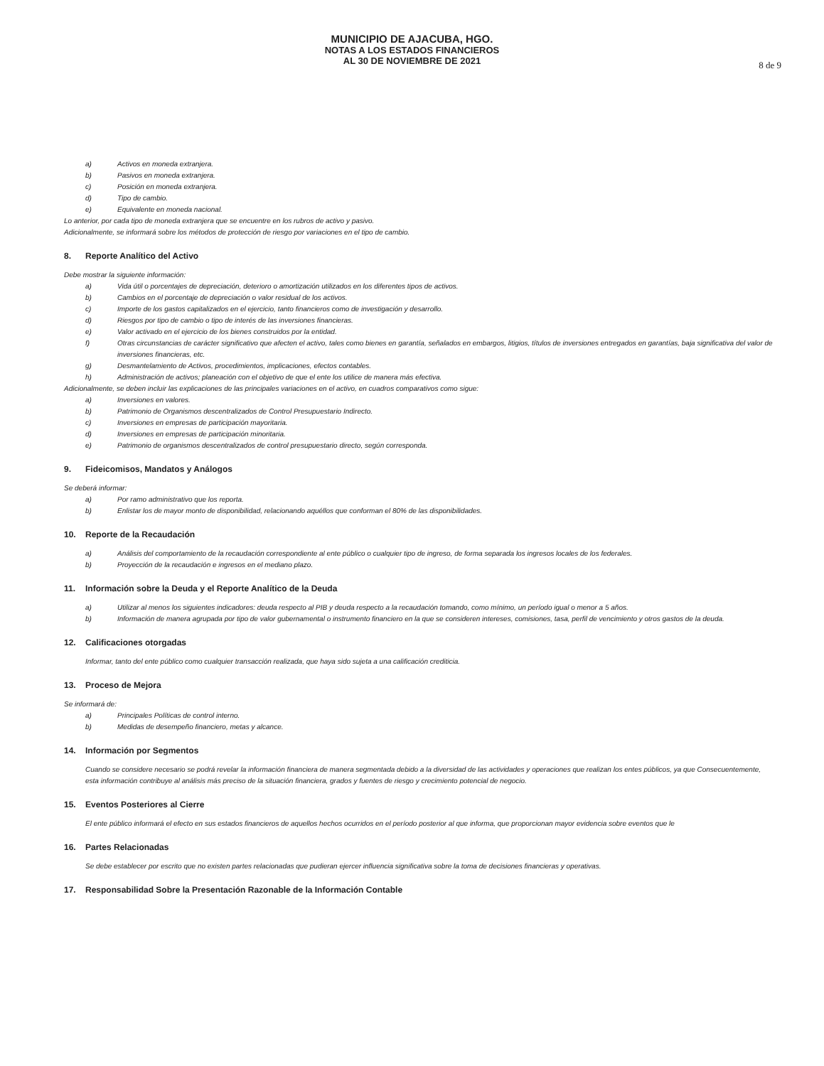MUNICIPIO DE AJACUBA, HGO.
NOTAS A LOS ESTADOS FINANCIEROS
AL 30 DE NOVIEMBRE DE 2021
8 de 9
a) Activos en moneda extranjera.
b) Pasivos en moneda extranjera.
c) Posición en moneda extranjera.
d) Tipo de cambio.
e) Equivalente en moneda nacional.
Lo anterior, por cada tipo de moneda extranjera que se encuentre en los rubros de activo y pasivo.
Adicionalmente, se informará sobre los métodos de protección de riesgo por variaciones en el tipo de cambio.
8. Reporte Analítico del Activo
Debe mostrar la siguiente información:
a) Vida útil o porcentajes de depreciación, deterioro o amortización utilizados en los diferentes tipos de activos.
b) Cambios en el porcentaje de depreciación o valor residual de los activos.
c) Importe de los gastos capitalizados en el ejercicio, tanto financieros como de investigación y desarrollo.
d) Riesgos por tipo de cambio o tipo de interés de las inversiones financieras.
e) Valor activado en el ejercicio de los bienes construidos por la entidad.
f) Otras circunstancias de carácter significativo que afecten el activo, tales como bienes en garantía, señalados en embargos, litigios, títulos de inversiones entregados en garantías, baja significativa del valor de inversiones financieras, etc.
g) Desmantelamiento de Activos, procedimientos, implicaciones, efectos contables.
h) Administración de activos; planeación con el objetivo de que el ente los utilice de manera más efectiva.
Adicionalmente, se deben incluir las explicaciones de las principales variaciones en el activo, en cuadros comparativos como sigue:
a) Inversiones en valores.
b) Patrimonio de Organismos descentralizados de Control Presupuestario Indirecto.
c) Inversiones en empresas de participación mayoritaria.
d) Inversiones en empresas de participación minoritaria.
e) Patrimonio de organismos descentralizados de control presupuestario directo, según corresponda.
9. Fideicomisos, Mandatos y Análogos
Se deberá informar:
a) Por ramo administrativo que los reporta.
b) Enlistar los de mayor monto de disponibilidad, relacionando aquéllos que conforman el 80% de las disponibilidades.
10. Reporte de la Recaudación
a) Análisis del comportamiento de la recaudación correspondiente al ente público o cualquier tipo de ingreso, de forma separada los ingresos locales de los federales.
b) Proyección de la recaudación e ingresos en el mediano plazo.
11. Información sobre la Deuda y el Reporte Analítico de la Deuda
a) Utilizar al menos los siguientes indicadores: deuda respecto al PIB y deuda respecto a la recaudación tomando, como mínimo, un período igual o menor a 5 años.
b) Información de manera agrupada por tipo de valor gubernamental o instrumento financiero en la que se consideren intereses, comisiones, tasa, perfil de vencimiento y otros gastos de la deuda.
12. Calificaciones otorgadas
Informar, tanto del ente público como cualquier transacción realizada, que haya sido sujeta a una calificación crediticia.
13. Proceso de Mejora
Se informará de:
a) Principales Políticas de control interno.
b) Medidas de desempeño financiero, metas y alcance.
14. Información por Segmentos
Cuando se considere necesario se podrá revelar la información financiera de manera segmentada debido a la diversidad de las actividades y operaciones que realizan los entes públicos, ya que Consecuentemente, esta información contribuye al análisis más preciso de la situación financiera, grados y fuentes de riesgo y crecimiento potencial de negocio.
15. Eventos Posteriores al Cierre
El ente público informará el efecto en sus estados financieros de aquellos hechos ocurridos en el período posterior al que informa, que proporcionan mayor evidencia sobre eventos que le
16. Partes Relacionadas
Se debe establecer por escrito que no existen partes relacionadas que pudieran ejercer influencia significativa sobre la toma de decisiones financieras y operativas.
17. Responsabilidad Sobre la Presentación Razonable de la Información Contable